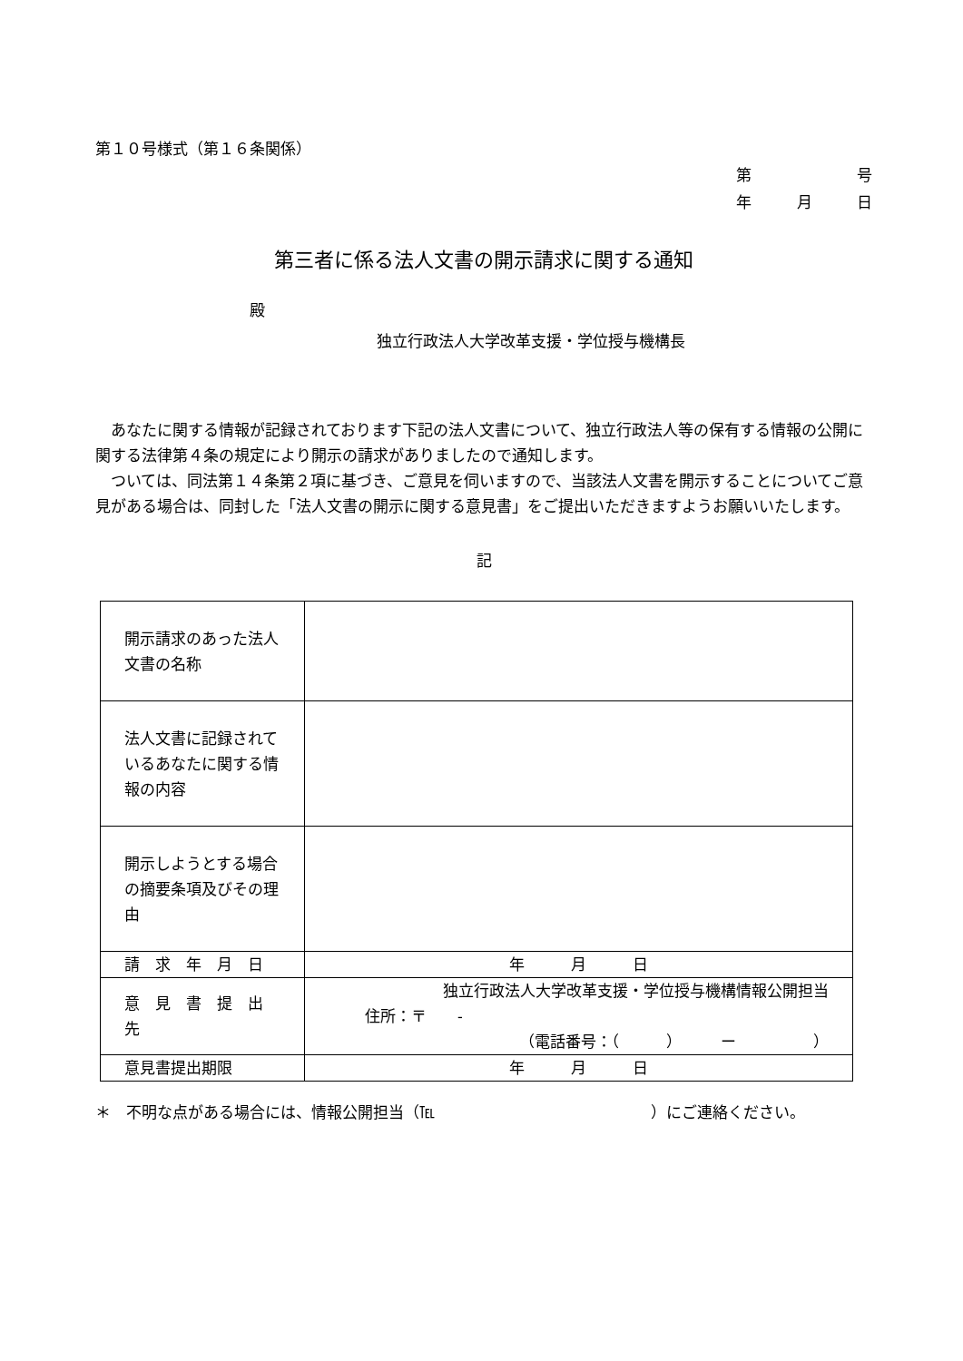第１０号様式（第１６条関係）
第 号
年 月 日
第三者に係る法人文書の開示請求に関する通知
殿
独立行政法人大学改革支援・学位授与機構長
あなたに関する情報が記録されております下記の法人文書について、独立行政法人等の保有する情報の公開に関する法律第４条の規定により開示の請求がありましたので通知します。
ついては、同法第１４条第２項に基づき、ご意見を伺いますので、当該法人文書を開示することについてご意見がある場合は、同封した「法人文書の開示に関する意見書」をご提出いただきますようお願いいたします。
記
| 開示請求のあった法人文書の名称 | |
| 法人文書に記録されているあなたに関する情報の内容 | |
| 開示しようとする場合の摘要条項及びその理由 | |
| 請 求 年 月 日 | 年 月 日 |
| 意 見 書 提 出 先 | 独立行政法人大学改革支援・学位授与機構情報公開担当 住所：〒 - （電話番号：（ ） ー ） |
| 意見書提出期限 | 年 月 日 |
＊　不明な点がある場合には、情報公開担当（℡　　　　　　　　　　　　　　）にご連絡ください。